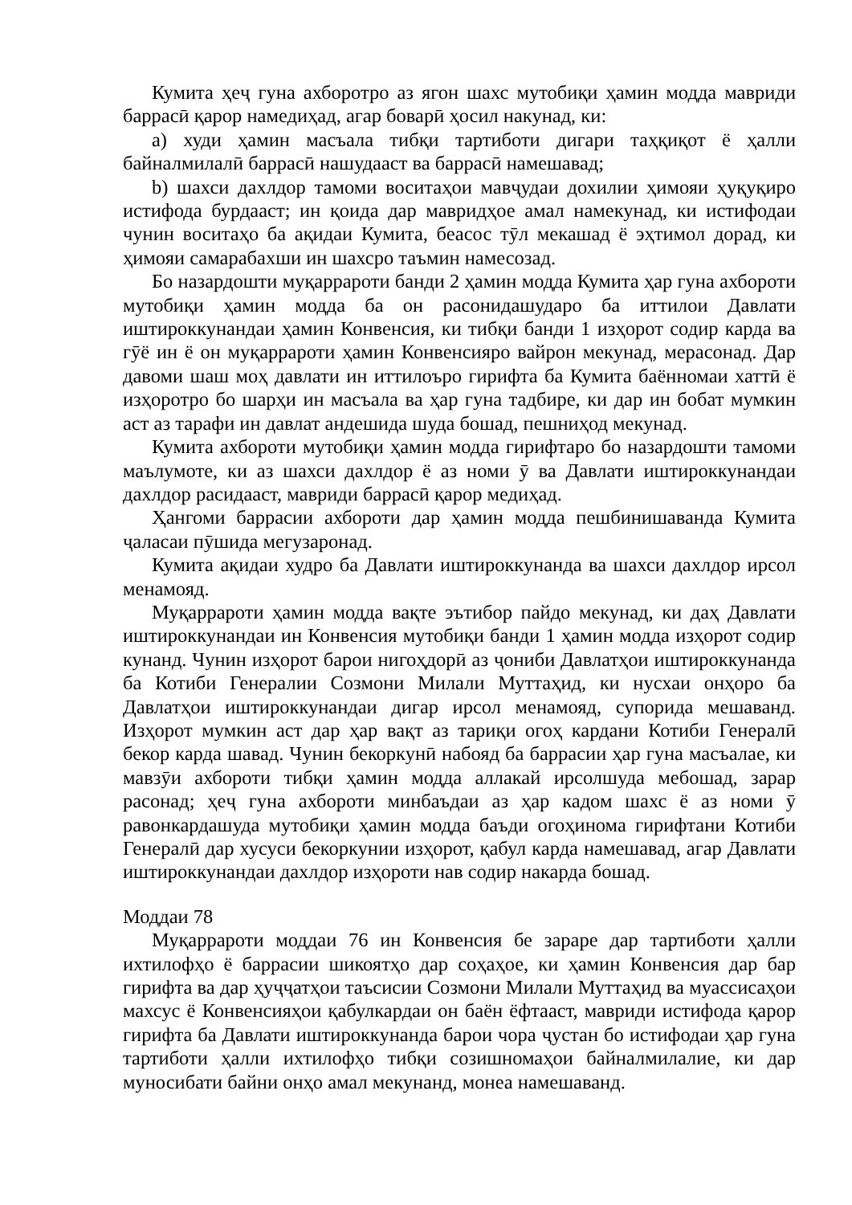Кумита ҳеҷ гуна ахборотро аз ягон шахс мутобиқи ҳамин модда мавриди баррасӣ қарор намедиҳад, агар боварӣ ҳосил накунад, ки:
a) худи ҳамин масъала тибқи тартиботи дигари таҳқиқот ё ҳалли байналмилалӣ баррасӣ нашудааст ва баррасӣ намешавад;
b) шахси дахлдор тамоми воситаҳои мавҷудаи дохилии ҳимояи ҳуқуқиро истифода бурдааст; ин қоида дар мавридҳое амал намекунад, ки истифодаи чунин воситаҳо ба ақидаи Кумита, беасос тӯл мекашад ё эҳтимол дорад, ки ҳимояи самарабахши ин шахсро таъмин намесозад.
Бо назардошти муқаррароти банди 2 ҳамин модда Кумита ҳар гуна ахбороти мутобиқи ҳамин модда ба он расонидашударо ба иттилои Давлати иштироккунандаи ҳамин Конвенсия, ки тибқи банди 1 изҳорот содир карда ва гӯё ин ё он муқаррароти ҳамин Конвенсияро вайрон мекунад, мерасонад. Дар давоми шаш моҳ давлати ин иттилоъро гирифта ба Кумита баённомаи хаттӣ ё изҳоротро бо шарҳи ин масъала ва ҳар гуна тадбире, ки дар ин бобат мумкин аст аз тарафи ин давлат андешида шуда бошад, пешниҳод мекунад.
Кумита ахбороти мутобиқи ҳамин модда гирифтаро бо назардошти тамоми маълумоте, ки аз шахси дахлдор ё аз номи ӯ ва Давлати иштироккунандаи дахлдор расидааст, мавриди баррасӣ қарор медиҳад.
Ҳангоми баррасии ахбороти дар ҳамин модда пешбинишаванда Кумита ҷаласаи пӯшида мегузаронад.
Кумита ақидаи худро ба Давлати иштироккунанда ва шахси дахлдор ирсол менамояд.
Муқаррароти ҳамин модда вақте эътибор пайдо мекунад, ки даҳ Давлати иштироккунандаи ин Конвенсия мутобиқи банди 1 ҳамин модда изҳорот содир кунанд. Чунин изҳорот барои нигоҳдорӣ аз ҷониби Давлатҳои иштироккунанда ба Котиби Генералии Созмони Милали Муттаҳид, ки нусхаи онҳоро ба Давлатҳои иштироккунандаи дигар ирсол менамояд, супорида мешаванд. Изҳорот мумкин аст дар ҳар вақт аз тариқи огоҳ кардани Котиби Генералӣ бекор карда шавад. Чунин бекоркунӣ набояд ба баррасии ҳар гуна масъалае, ки мавзӯи ахбороти тибқи ҳамин модда аллакай ирсолшуда мебошад, зарар расонад; ҳеҷ гуна ахбороти минбаъдаи аз ҳар кадом шахс ё аз номи ӯ равонкардашуда мутобиқи ҳамин модда баъди огоҳинома гирифтани Котиби Генералӣ дар хусуси бекоркунии изҳорот, қабул карда намешавад, агар Давлати иштироккунандаи дахлдор изҳороти нав содир накарда бошад.
Моддаи 78
Муқаррароти моддаи 76 ин Конвенсия бе зараре дар тартиботи ҳалли ихтилофҳо ё баррасии шикоятҳо дар соҳаҳое, ки ҳамин Конвенсия дар бар гирифта ва дар ҳуҷҷатҳои таъсисии Созмони Милали Муттаҳид ва муассисаҳои махсус ё Конвенсияҳои қабулкардаи он баён ёфтааст, мавриди истифода қарор гирифта ба Давлати иштироккунанда барои чора ҷустан бо истифодаи ҳар гуна тартиботи ҳалли ихтилофҳо тибқи созишномаҳои байналмилалие, ки дар муносибати байни онҳо амал мекунанд, монеа намешаванд.